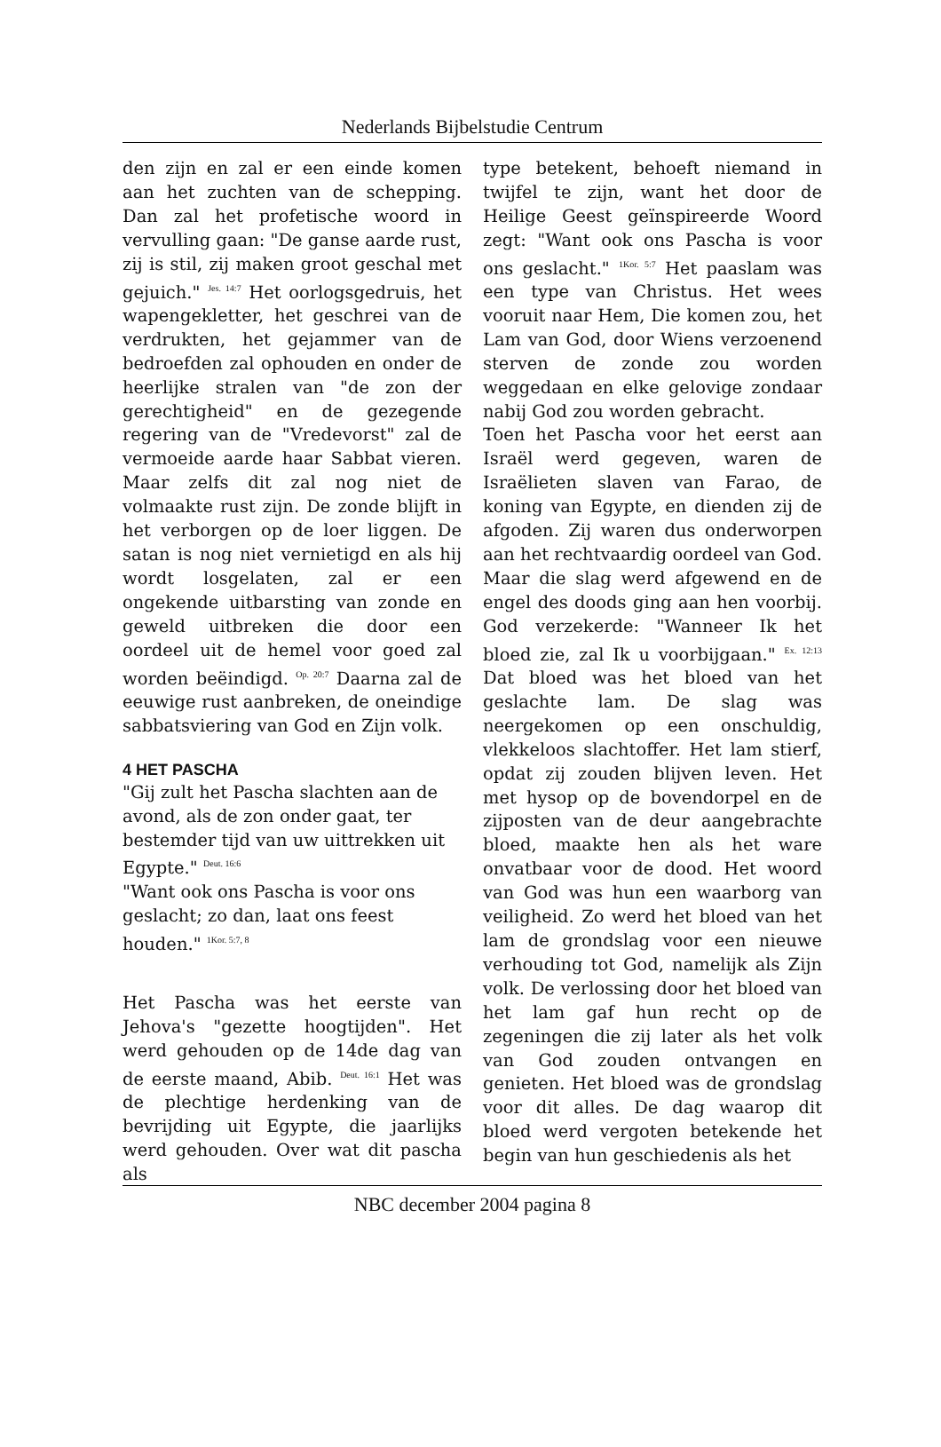Nederlands Bijbelstudie Centrum
den zijn en zal er een einde komen aan het zuchten van de schepping. Dan zal het profetische woord in vervulling gaan: "De ganse aarde rust, zij is stil, zij maken groot geschal met gejuich." <sup>Jes. 14:7</sup> Het oorlogsgedruis, het wapengekletter, het geschrei van de verdrukten, het gejammer van de bedroefden zal ophouden en onder de heerlijke stralen van "de zon der gerechtigheid" en de gezegende regering van de "Vredevorst" zal de vermoeide aarde haar Sabbat vieren. Maar zelfs dit zal nog niet de volmaakte rust zijn. De zonde blijft in het verborgen op de loer liggen. De satan is nog niet vernietigd en als hij wordt losgelaten, zal er een ongekende uitbarsting van zonde en geweld uitbreken die door een oordeel uit de hemel voor goed zal worden beëindigd. <sup>Op. 20:7</sup> Daarna zal de eeuwige rust aanbreken, de oneindige sabbatsviering van God en Zijn volk.
4 HET PASCHA
"Gij zult het Pascha slachten aan de avond, als de zon onder gaat, ter bestemder tijd van uw uittrekken uit Egypte." <sup>Deut. 16:6</sup>
"Want ook ons Pascha is voor ons geslacht; zo dan, laat ons feest houden." <sup>1Kor. 5:7, 8</sup>
Het Pascha was het eerste van Jehova's "gezette hoogtijden". Het werd gehouden op de 14de dag van de eerste maand, Abib. <sup>Deut. 16:1</sup> Het was de plechtige herdenking van de bevrijding uit Egypte, die jaarlijks werd gehouden. Over wat dit pascha als
type betekent, behoeft niemand in twijfel te zijn, want het door de Heilige Geest geïnspireerde Woord zegt: "Want ook ons Pascha is voor ons geslacht." <sup>1Kor. 5:7</sup> Het paaslam was een type van Christus. Het wees vooruit naar Hem, Die komen zou, het Lam van God, door Wiens verzoenend sterven de zonde zou worden weggedaan en elke gelovige zondaar nabij God zou worden gebracht.
Toen het Pascha voor het eerst aan Israël werd gegeven, waren de Israëlieten slaven van Farao, de koning van Egypte, en dienden zij de afgoden. Zij waren dus onderworpen aan het rechtvaardig oordeel van God. Maar die slag werd afgewend en de engel des doods ging aan hen voorbij. God verzekerde: "Wanneer Ik het bloed zie, zal Ik u voorbijgaan." <sup>Ex. 12:13</sup> Dat bloed was het bloed van het geslachte lam. De slag was neergekomen op een onschuldig, vlekkeloos slachtoffer. Het lam stierf, opdat zij zouden blijven leven. Het met hysop op de bovendorpel en de zijposten van de deur aangebrachte bloed, maakte hen als het ware onvatbaar voor de dood. Het woord van God was hun een waarborg van veiligheid. Zo werd het bloed van het lam de grondslag voor een nieuwe verhouding tot God, namelijk als Zijn volk. De verlossing door het bloed van het lam gaf hun recht op de zegeningen die zij later als het volk van God zouden ontvangen en genieten. Het bloed was de grondslag voor dit alles. De dag waarop dit bloed werd vergoten betekende het begin van hun geschiedenis als het
NBC december 2004 pagina 8